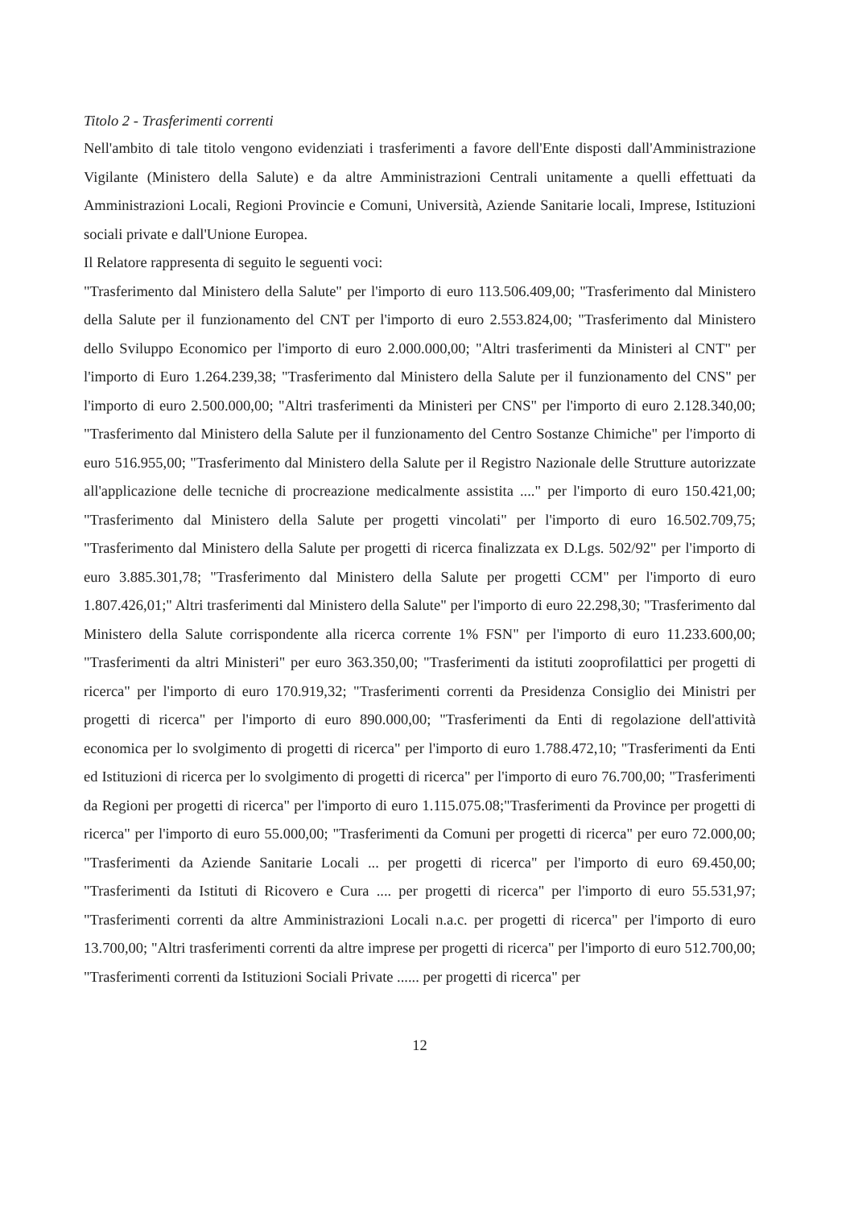Titolo 2 - Trasferimenti correnti
Nell'ambito di tale titolo vengono evidenziati i trasferimenti a favore dell'Ente disposti dall'Amministrazione Vigilante (Ministero della Salute) e da altre Amministrazioni Centrali unitamente a quelli effettuati da Amministrazioni Locali, Regioni Provincie e Comuni, Università, Aziende Sanitarie locali, Imprese, Istituzioni sociali private e dall'Unione Europea.
Il Relatore rappresenta di seguito le seguenti voci:
"Trasferimento dal Ministero della Salute" per l'importo di euro 113.506.409,00; "Trasferimento dal Ministero della Salute per il funzionamento del CNT per l'importo di euro 2.553.824,00; "Trasferimento dal Ministero dello Sviluppo Economico per l'importo di euro 2.000.000,00; "Altri trasferimenti da Ministeri al CNT" per l'importo di Euro 1.264.239,38; "Trasferimento dal Ministero della Salute per il funzionamento del CNS" per l'importo di euro 2.500.000,00; "Altri trasferimenti da Ministeri per CNS" per l'importo di euro 2.128.340,00; "Trasferimento dal Ministero della Salute per il funzionamento del Centro Sostanze Chimiche" per l'importo di euro 516.955,00; "Trasferimento dal Ministero della Salute per il Registro Nazionale delle Strutture autorizzate all'applicazione delle tecniche di procreazione medicalmente assistita ...." per l'importo di euro 150.421,00; "Trasferimento dal Ministero della Salute per progetti vincolati" per l'importo di euro 16.502.709,75; "Trasferimento dal Ministero della Salute per progetti di ricerca finalizzata ex D.Lgs. 502/92" per l'importo di euro 3.885.301,78; "Trasferimento dal Ministero della Salute per progetti CCM" per l'importo di euro 1.807.426,01;" Altri trasferimenti dal Ministero della Salute" per l'importo di euro 22.298,30; "Trasferimento dal Ministero della Salute corrispondente alla ricerca corrente 1% FSN" per l'importo di euro 11.233.600,00; "Trasferimenti da altri Ministeri" per euro 363.350,00; "Trasferimenti da istituti zooprofilattici per progetti di ricerca" per l'importo di euro 170.919,32; "Trasferimenti correnti da Presidenza Consiglio dei Ministri per progetti di ricerca" per l'importo di euro 890.000,00; "Trasferimenti da Enti di regolazione dell'attività economica per lo svolgimento di progetti di ricerca" per l'importo di euro 1.788.472,10; "Trasferimenti da Enti ed Istituzioni di ricerca per lo svolgimento di progetti di ricerca" per l'importo di euro 76.700,00; "Trasferimenti da Regioni per progetti di ricerca" per l'importo di euro 1.115.075.08;"Trasferimenti da Province per progetti di ricerca" per l'importo di euro 55.000,00; "Trasferimenti da Comuni per progetti di ricerca" per euro 72.000,00; "Trasferimenti da Aziende Sanitarie Locali ... per progetti di ricerca" per l'importo di euro 69.450,00; "Trasferimenti da Istituti di Ricovero e Cura .... per progetti di ricerca" per l'importo di euro 55.531,97; "Trasferimenti correnti da altre Amministrazioni Locali n.a.c. per progetti di ricerca" per l'importo di euro 13.700,00; "Altri trasferimenti correnti da altre imprese per progetti di ricerca" per l'importo di euro 512.700,00; "Trasferimenti correnti da Istituzioni Sociali Private ...... per progetti di ricerca" per
12